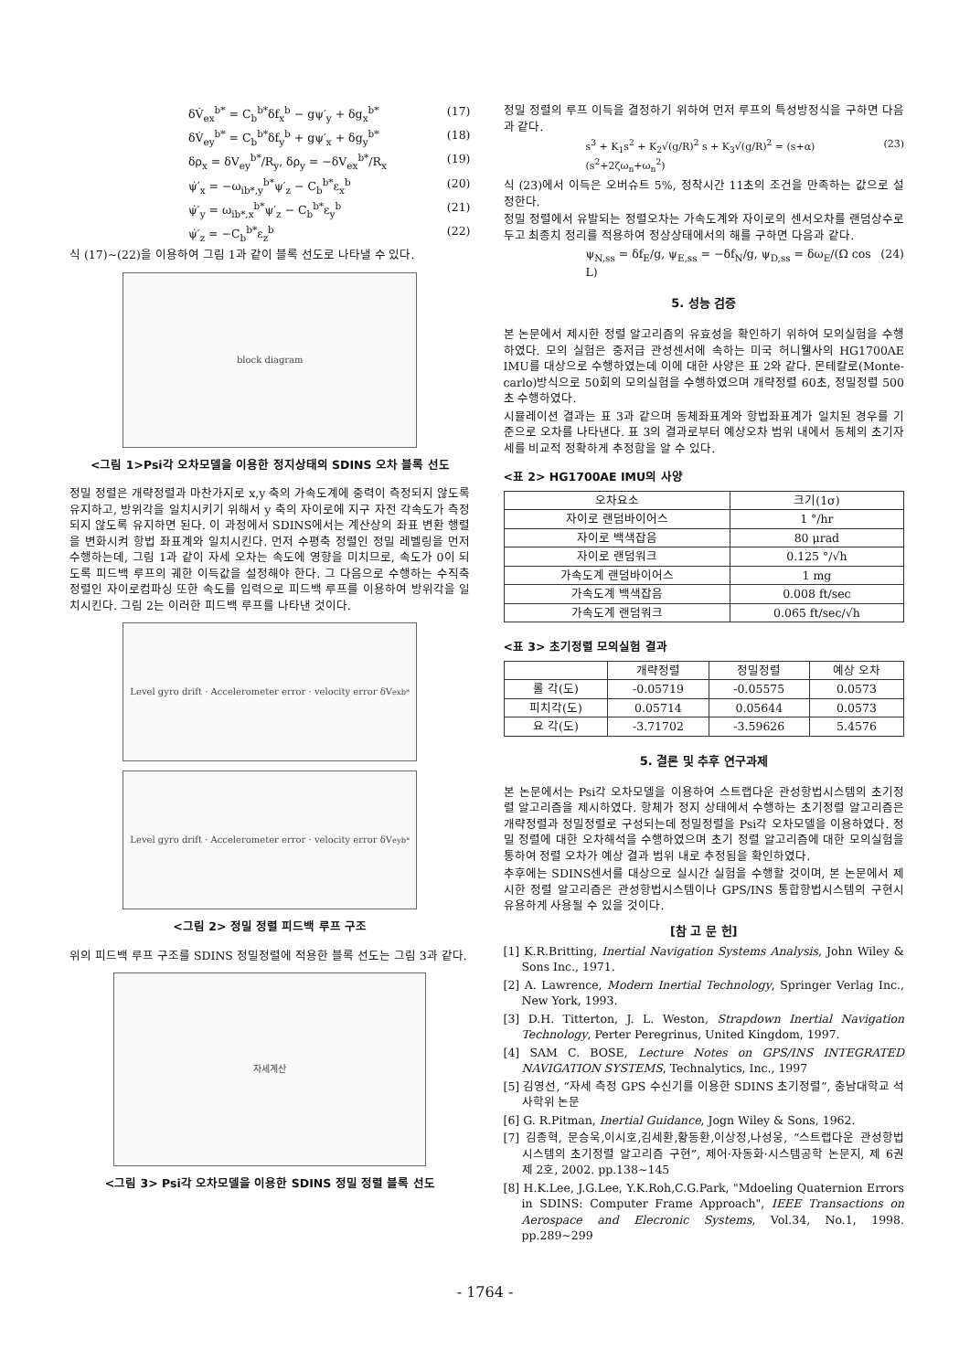δV̇<sub>ex</sub><sup>b*</sup> = C<sub>b</sub><sup>b*</sup>δf<sub>x</sub><sup>b</sup> − gψ′<sub>y</sub> + δg<sub>x</sub><sup>b*</sup> (17)
δV̇<sub>ey</sub><sup>b*</sup> = C<sub>b</sub><sup>b*</sup>δf<sub>y</sub><sup>b</sup> + gψ′<sub>x</sub> + δg<sub>y</sub><sup>b*</sup> (18)
δρ<sub>x</sub> = δV<sub>ey</sub><sup>b*</sup>/R<sub>y</sub>, δρ<sub>y</sub> = −δV<sub>ex</sub><sup>b*</sup>/R<sub>x</sub> (19)
ψ̇′<sub>x</sub> = −ω<sub>ib*,y</sub><sup>b*</sup>ψ′<sub>z</sub> − C<sub>b</sub><sup>b*</sup>ε<sub>x</sub><sup>b</sup> (20)
ψ̇′<sub>y</sub> = ω<sub>ib*,x</sub><sup>b*</sup>ψ′<sub>z</sub> − C<sub>b</sub><sup>b*</sup>ε<sub>y</sub><sup>b</sup> (21)
ψ̇′<sub>z</sub> = −C<sub>b</sub><sup>b*</sup>ε<sub>z</sub><sup>b</sup> (22)
식 (17)~(22)을 이용하여 그림 1과 같이 블록 선도로 나타낼 수 있다.
block diagram
<그림 1>Psi각 오차모델을 이용한 정지상태의 SDINS 오차 블록 선도
정밀 정렬은 개략정렬과 마찬가지로 x,y 축의 가속도계에 중력이 측정되지 않도록 유지하고, 방위각을 일치시키기 위해서 y 축의 자이로에 지구 자전 각속도가 측정되지 않도록 유지하면 된다. 이 과정에서 SDINS에서는 계산상의 좌표 변환 행렬을 변화시켜 항법 좌표계와 일치시킨다. 먼저 수평축 정렬인 정밀 레벨링을 먼저 수행하는데, 그림 1과 같이 자세 오차는 속도에 영향을 미치므로, 속도가 0이 되도록 피드백 루프의 궤한 이득값을 설정해야 한다. 그 다음으로 수행하는 수직축 정렬인 자이로컴파싱 또한 속도를 입력으로 피드백 루프를 이용하여 방위각을 일치시킨다. 그림 2는 이러한 피드백 루프를 나타낸 것이다.
Level gyro drift · Accelerometer error · velocity error δV<sub>ex</sub><sup>b*</sup>
Level gyro drift · Accelerometer error · velocity error δV<sub>ey</sub><sup>b*</sup>
<그림 2> 정밀 정렬 피드백 루프 구조
위의 피드백 루프 구조를 SDINS 정밀정렬에 적용한 블록 선도는 그림 3과 같다.
자세계산
<그림 3> Psi각 오차모델을 이용한 SDINS 정밀 정렬 블록 선도
정밀 정렬의 루프 이득을 결정하기 위하여 먼저 루프의 특성방정식을 구하면 다음과 같다.
s<sup>3</sup> + K<sub>1</sub>s<sup>2</sup> + K<sub>2</sub>√(g/R)<sup>2</sup> s + K<sub>3</sub>√(g/R)<sup>2</sup> = (s+α)(s<sup>2</sup>+2ζω<sub>n</sub>+ω<sub>n</sub><sup>2</sup>) (23)
식 (23)에서 이득은 오버슈트 5%, 정착시간 11초의 조건을 만족하는 값으로 설정한다.
정밀 정렬에서 유발되는 정렬오차는 가속도계와 자이로의 센서오차를 랜덤상수로 두고 최종치 정리를 적용하여 정상상태에서의 해를 구하면 다음과 같다.
ψ<sub>N,ss</sub> = δf<sub>E</sub>/g, ψ<sub>E,ss</sub> = −δf<sub>N</sub>/g, ψ<sub>D,ss</sub> = δω<sub>E</sub>/(Ω cos L) (24)
5. 성능 검증
본 논문에서 제시한 정렬 알고리즘의 유효성을 확인하기 위하여 모의실험을 수행하였다. 모의 실험은 중저급 관성센서에 속하는 미국 허니웰사의 HG1700AE IMU를 대상으로 수행하였는데 이에 대한 사양은 표 2와 같다. 몬테칼로(Monte-carlo)방식으로 50회의 모의실험을 수행하였으며 개략정렬 60초, 정밀정렬 500초 수행하였다.
시뮬레이션 결과는 표 3과 같으며 동체좌표계와 항법좌표계가 일치된 경우를 기준으로 오차를 나타낸다. 표 3의 결과로부터 예상오차 범위 내에서 동체의 초기자세를 비교적 정확하게 추정함을 알 수 있다.
<표 2> HG1700AE IMU의 사양
| 오차요소 | 크기(1σ) |
| --- | --- |
| 자이로 랜덤바이어스 | 1 °/hr |
| 자이로 백색잡음 | 80 μrad |
| 자이로 랜덤워크 | 0.125 °/√h |
| 가속도계 랜덤바이어스 | 1 mg |
| 가속도계 백색잡음 | 0.008 ft/sec |
| 가속도계 랜덤워크 | 0.065 ft/sec/√h |
<표 3> 초기정렬 모의실험 결과
| | 개략정렬 | 정밀정렬 | 예상 오차 |
| --- | --- | --- | --- |
| 롤 각(도) | -0.05719 | -0.05575 | 0.0573 |
| 피치각(도) | 0.05714 | 0.05644 | 0.0573 |
| 요 각(도) | -3.71702 | -3.59626 | 5.4576 |
5. 결론 및 추후 연구과제
본 논문에서는 Psi각 오차모델을 이용하여 스트랩다운 관성항법시스템의 초기정렬 알고리즘을 제시하였다. 항체가 정지 상태에서 수행하는 초기정렬 알고리즘은 개략정렬과 정밀정렬로 구성되는데 정밀정렬을 Psi각 오차모델을 이용하였다. 정밀 정렬에 대한 오차해석을 수행하였으며 초기 정렬 알고리즘에 대한 모의실험을 통하여 정렬 오차가 예상 결과 범위 내로 추정됨을 확인하였다.
추후에는 SDINS센서를 대상으로 실시간 실험을 수행할 것이며, 본 논문에서 제시한 정렬 알고리즘은 관성항법시스템이나 GPS/INS 통합항법시스템의 구현시 유용하게 사용될 수 있을 것이다.
[참 고 문 헌]
[1] K.R.Britting, Inertial Navigation Systems Analysis, John Wiley & Sons Inc., 1971.
[2] A. Lawrence, Modern Inertial Technology, Springer Verlag Inc., New York, 1993.
[3] D.H. Titterton, J. L. Weston, Strapdown Inertial Navigation Technology, Perter Peregrinus, United Kingdom, 1997.
[4] SAM C. BOSE, Lecture Notes on GPS/INS INTEGRATED NAVIGATION SYSTEMS, Technalytics, Inc., 1997
[5] 김영선, “자세 측정 GPS 수신기를 이용한 SDINS 초기정렬”, 충남대학교 석사학위 논문
[6] G. R.Pitman, Inertial Guidance, Jogn Wiley & Sons, 1962.
[7] 김종혁, 문승욱,이시호,김세환,황동환,이상정,나성웅, “스트랩다운 관성항법시스템의 초기정렬 알고리즘 구현”, 제어·자동화·시스템공학 논문지, 제 6권 제 2호, 2002. pp.138~145
[8] H.K.Lee, J.G.Lee, Y.K.Roh,C.G.Park, "Mdoeling Quaternion Errors in SDINS: Computer Frame Approach", IEEE Transactions on Aerospace and Elecronic Systems, Vol.34, No.1, 1998. pp.289~299
- 1764 -